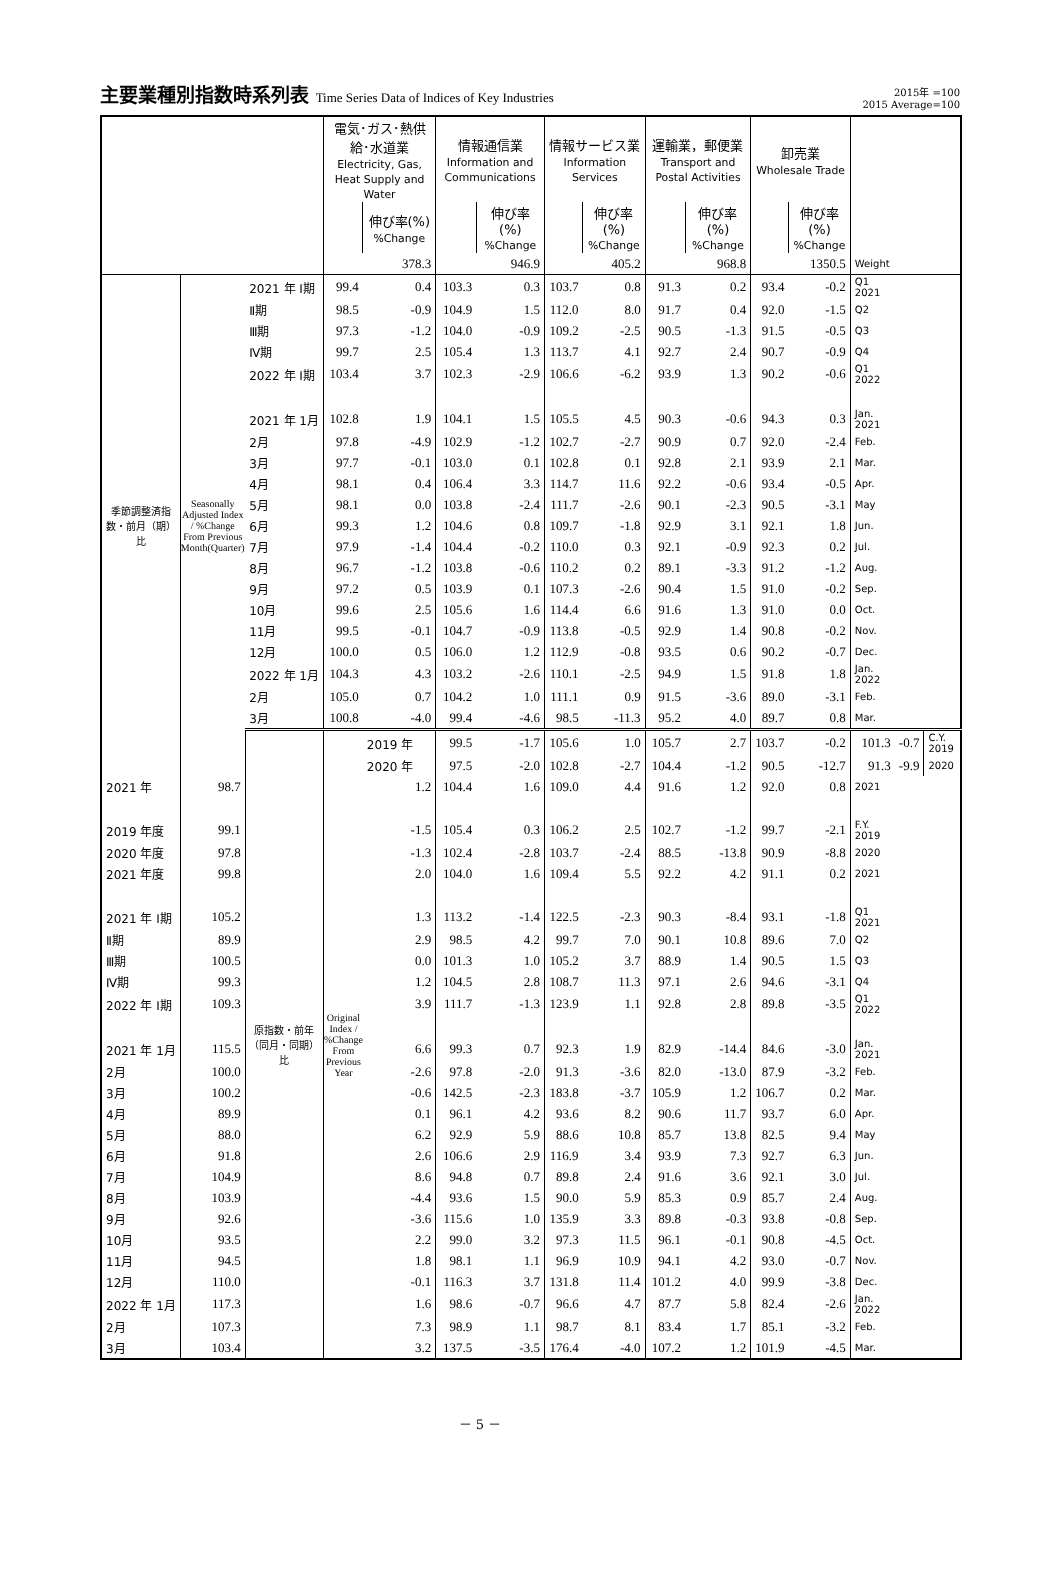主要業種別指数時系列表 Time Series Data of Indices of Key Industries
2015年 =100
2015 Average=100
| | | | 電気･ガス･熱供給･水道業 Electricity, Gas, Heat Supply and Water | | 情報通信業 Information and Communications | | 情報サービス業 Information Services | | 運輸業，郵便業 Transport and Postal Activities | | 卸売業 Wholesale Trade | | | | |
| --- | --- | --- | --- | --- | --- | --- | --- | --- | --- | --- | --- | --- | --- | --- | --- |
| | | | | 伸び率(%) %Change | | 伸び率(%) %Change | | 伸び率(%) %Change | | 伸び率(%) %Change | | 伸び率(%) %Change | | | |
| | | | 378.3 | | 946.9 | | 405.2 | | 968.8 | | 1350.5 | | Weight | | |
| 季節調整済指数・前月（期）比 | Seasonally Adjusted Index / %Change From Previous Month(Quarter) | 2021 年 Ⅰ期 | 99.4 | 0.4 | 103.3 | 0.3 | 103.7 | 0.8 | 91.3 | 0.2 | 93.4 | -0.2 | Q1 2021 | | |
| | | Ⅱ期 | 98.5 | -0.9 | 104.9 | 1.5 | 112.0 | 8.0 | 91.7 | 0.4 | 92.0 | -1.5 | Q2 | | |
| | | Ⅲ期 | 97.3 | -1.2 | 104.0 | -0.9 | 109.2 | -2.5 | 90.5 | -1.3 | 91.5 | -0.5 | Q3 | | |
| | | Ⅳ期 | 99.7 | 2.5 | 105.4 | 1.3 | 113.7 | 4.1 | 92.7 | 2.4 | 90.7 | -0.9 | Q4 | | |
| | | 2022 年 Ⅰ期 | 103.4 | 3.7 | 102.3 | -2.9 | 106.6 | -6.2 | 93.9 | 1.3 | 90.2 | -0.6 | Q1 2022 | | |
| | | 2021 年 1月 | 102.8 | 1.9 | 104.1 | 1.5 | 105.5 | 4.5 | 90.3 | -0.6 | 94.3 | 0.3 | Jan. 2021 | | |
| | | 2月 | 97.8 | -4.9 | 102.9 | -1.2 | 102.7 | -2.7 | 90.9 | 0.7 | 92.0 | -2.4 | Feb. | | |
| | | 3月 | 97.7 | -0.1 | 103.0 | 0.1 | 102.8 | 0.1 | 92.8 | 2.1 | 93.9 | 2.1 | Mar. | | |
| | | 4月 | 98.1 | 0.4 | 106.4 | 3.3 | 114.7 | 11.6 | 92.2 | -0.6 | 93.4 | -0.5 | Apr. | | |
| | | 5月 | 98.1 | 0.0 | 103.8 | -2.4 | 111.7 | -2.6 | 90.1 | -2.3 | 90.5 | -3.1 | May | | |
| | | 6月 | 99.3 | 1.2 | 104.6 | 0.8 | 109.7 | -1.8 | 92.9 | 3.1 | 92.1 | 1.8 | Jun. | | |
| | | 7月 | 97.9 | -1.4 | 104.4 | -0.2 | 110.0 | 0.3 | 92.1 | -0.9 | 92.3 | 0.2 | Jul. | | |
| | | 8月 | 96.7 | -1.2 | 103.8 | -0.6 | 110.2 | 0.2 | 89.1 | -3.3 | 91.2 | -1.2 | Aug. | | |
| | | 9月 | 97.2 | 0.5 | 103.9 | 0.1 | 107.3 | -2.6 | 90.4 | 1.5 | 91.0 | -0.2 | Sep. | | |
| | | 10月 | 99.6 | 2.5 | 105.6 | 1.6 | 114.4 | 6.6 | 91.6 | 1.3 | 91.0 | 0.0 | Oct. | | |
| | | 11月 | 99.5 | -0.1 | 104.7 | -0.9 | 113.8 | -0.5 | 92.9 | 1.4 | 90.8 | -0.2 | Nov. | | |
| | | 12月 | 100.0 | 0.5 | 106.0 | 1.2 | 112.9 | -0.8 | 93.5 | 0.6 | 90.2 | -0.7 | Dec. | | |
| | | 2022 年 1月 | 104.3 | 4.3 | 103.2 | -2.6 | 110.1 | -2.5 | 94.9 | 1.5 | 91.8 | 1.8 | Jan. 2022 | | |
| | | 2月 | 105.0 | 0.7 | 104.2 | 1.0 | 111.1 | 0.9 | 91.5 | -3.6 | 89.0 | -3.1 | Feb. | | |
| | | 3月 | 100.8 | -4.0 | 99.4 | -4.6 | 98.5 | -11.3 | 95.2 | 4.0 | 89.7 | 0.8 | Mar. | | |
| | | 原指数・前年（同月・同期）比 | Original Index / %Change From Previous Year | 2019 年 | 99.5 | -1.7 | 105.6 | 1.0 | 105.7 | 2.7 | 103.7 | -0.2 | 101.3 | -0.7 | C.Y. 2019 |
| | | | | 2020 年 | 97.5 | -2.0 | 102.8 | -2.7 | 104.4 | -1.2 | 90.5 | -12.7 | 91.3 | -9.9 | 2020 |
| 2021 年 | 98.7 | | | 1.2 | 104.4 | 1.6 | 109.0 | 4.4 | 91.6 | 1.2 | 92.0 | 0.8 | 2021 | | |
| 2019 年度 | 99.1 | | | -1.5 | 105.4 | 0.3 | 106.2 | 2.5 | 102.7 | -1.2 | 99.7 | -2.1 | F.Y. 2019 | | |
| 2020 年度 | 97.8 | | | -1.3 | 102.4 | -2.8 | 103.7 | -2.4 | 88.5 | -13.8 | 90.9 | -8.8 | 2020 | | |
| 2021 年度 | 99.8 | | | 2.0 | 104.0 | 1.6 | 109.4 | 5.5 | 92.2 | 4.2 | 91.1 | 0.2 | 2021 | | |
| 2021 年 Ⅰ期 | 105.2 | | | 1.3 | 113.2 | -1.4 | 122.5 | -2.3 | 90.3 | -8.4 | 93.1 | -1.8 | Q1 2021 | | |
| Ⅱ期 | 89.9 | | | 2.9 | 98.5 | 4.2 | 99.7 | 7.0 | 90.1 | 10.8 | 89.6 | 7.0 | Q2 | | |
| Ⅲ期 | 100.5 | | | 0.0 | 101.3 | 1.0 | 105.2 | 3.7 | 88.9 | 1.4 | 90.5 | 1.5 | Q3 | | |
| Ⅳ期 | 99.3 | | | 1.2 | 104.5 | 2.8 | 108.7 | 11.3 | 97.1 | 2.6 | 94.6 | -3.1 | Q4 | | |
| 2022 年 Ⅰ期 | 109.3 | | | 3.9 | 111.7 | -1.3 | 123.9 | 1.1 | 92.8 | 2.8 | 89.8 | -3.5 | Q1 2022 | | |
| 2021 年 1月 | 115.5 | | | 6.6 | 99.3 | 0.7 | 92.3 | 1.9 | 82.9 | -14.4 | 84.6 | -3.0 | Jan. 2021 | | |
| 2月 | 100.0 | | | -2.6 | 97.8 | -2.0 | 91.3 | -3.6 | 82.0 | -13.0 | 87.9 | -3.2 | Feb. | | |
| 3月 | 100.2 | | | -0.6 | 142.5 | -2.3 | 183.8 | -3.7 | 105.9 | 1.2 | 106.7 | 0.2 | Mar. | | |
| 4月 | 89.9 | | | 0.1 | 96.1 | 4.2 | 93.6 | 8.2 | 90.6 | 11.7 | 93.7 | 6.0 | Apr. | | |
| 5月 | 88.0 | | | 6.2 | 92.9 | 5.9 | 88.6 | 10.8 | 85.7 | 13.8 | 82.5 | 9.4 | May | | |
| 6月 | 91.8 | | | 2.6 | 106.6 | 2.9 | 116.9 | 3.4 | 93.9 | 7.3 | 92.7 | 6.3 | Jun. | | |
| 7月 | 104.9 | | | 8.6 | 94.8 | 0.7 | 89.8 | 2.4 | 91.6 | 3.6 | 92.1 | 3.0 | Jul. | | |
| 8月 | 103.9 | | | -4.4 | 93.6 | 1.5 | 90.0 | 5.9 | 85.3 | 0.9 | 85.7 | 2.4 | Aug. | | |
| 9月 | 92.6 | | | -3.6 | 115.6 | 1.0 | 135.9 | 3.3 | 89.8 | -0.3 | 93.8 | -0.8 | Sep. | | |
| 10月 | 93.5 | | | 2.2 | 99.0 | 3.2 | 97.3 | 11.5 | 96.1 | -0.1 | 90.8 | -4.5 | Oct. | | |
| 11月 | 94.5 | | | 1.8 | 98.1 | 1.1 | 96.9 | 10.9 | 94.1 | 4.2 | 93.0 | -0.7 | Nov. | | |
| 12月 | 110.0 | | | -0.1 | 116.3 | 3.7 | 131.8 | 11.4 | 101.2 | 4.0 | 99.9 | -3.8 | Dec. | | |
| 2022 年 1月 | 117.3 | | | 1.6 | 98.6 | -0.7 | 96.6 | 4.7 | 87.7 | 5.8 | 82.4 | -2.6 | Jan. 2022 | | |
| 2月 | 107.3 | | | 7.3 | 98.9 | 1.1 | 98.7 | 8.1 | 83.4 | 1.7 | 85.1 | -3.2 | Feb. | | |
| 3月 | 103.4 | | | 3.2 | 137.5 | -3.5 | 176.4 | -4.0 | 107.2 | 1.2 | 101.9 | -4.5 | Mar. | | |
－ 5 －